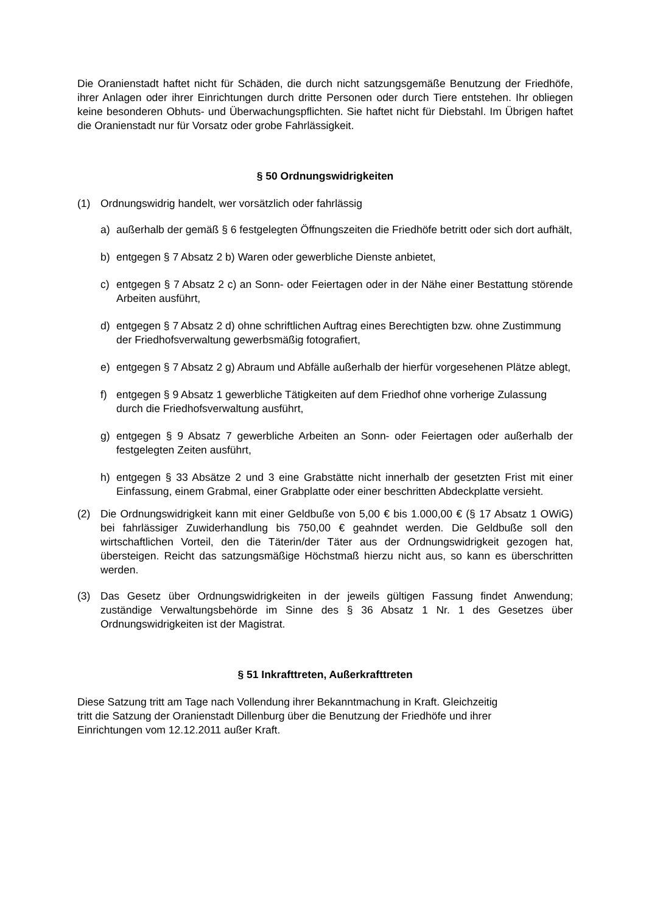Die Oranienstadt haftet nicht für Schäden, die durch nicht satzungsgemäße Benutzung der Friedhöfe, ihrer Anlagen oder ihrer Einrichtungen durch dritte Personen oder durch Tiere entstehen. Ihr obliegen keine besonderen Obhuts- und Überwachungspflichten. Sie haftet nicht für Diebstahl. Im Übrigen haftet die Oranienstadt nur für Vorsatz oder grobe Fahrlässigkeit.
§ 50 Ordnungswidrigkeiten
(1) Ordnungswidrig handelt, wer vorsätzlich oder fahrlässig
a) außerhalb der gemäß § 6 festgelegten Öffnungszeiten die Friedhöfe betritt oder sich dort aufhält,
b) entgegen § 7 Absatz 2 b) Waren oder gewerbliche Dienste anbietet,
c) entgegen § 7 Absatz 2 c) an Sonn- oder Feiertagen oder in der Nähe einer Bestattung störende Arbeiten ausführt,
d) entgegen § 7 Absatz 2 d) ohne schriftlichen Auftrag eines Berechtigten bzw. ohne Zustimmung der Friedhofsverwaltung gewerbsmäßig fotografiert,
e) entgegen § 7 Absatz 2 g) Abraum und Abfälle außerhalb der hierfür vorgesehenen Plätze ablegt,
f) entgegen § 9 Absatz 1 gewerbliche Tätigkeiten auf dem Friedhof ohne vorherige Zulassung durch die Friedhofsverwaltung ausführt,
g) entgegen § 9 Absatz 7 gewerbliche Arbeiten an Sonn- oder Feiertagen oder außerhalb der festgelegten Zeiten ausführt,
h) entgegen § 33 Absätze 2 und 3 eine Grabstätte nicht innerhalb der gesetzten Frist mit einer Einfassung, einem Grabmal, einer Grabplatte oder einer beschritten Abdeckplatte versieht.
(2) Die Ordnungswidrigkeit kann mit einer Geldbuße von 5,00 € bis 1.000,00 € (§ 17 Absatz 1 OWiG) bei fahrlässiger Zuwiderhandlung bis 750,00 € geahndet werden. Die Geldbuße soll den wirtschaftlichen Vorteil, den die Täterin/der Täter aus der Ordnungswidrigkeit gezogen hat, übersteigen. Reicht das satzungsmäßige Höchstmaß hierzu nicht aus, so kann es überschritten werden.
(3) Das Gesetz über Ordnungswidrigkeiten in der jeweils gültigen Fassung findet Anwendung; zuständige Verwaltungsbehörde im Sinne des § 36 Absatz 1 Nr. 1 des Gesetzes über Ordnungswidrigkeiten ist der Magistrat.
§ 51 Inkrafttreten, Außerkrafttreten
Diese Satzung tritt am Tage nach Vollendung ihrer Bekanntmachung in Kraft. Gleichzeitig
tritt die Satzung der Oranienstadt Dillenburg über die Benutzung der Friedhöfe und ihrer
Einrichtungen vom 12.12.2011 außer Kraft.